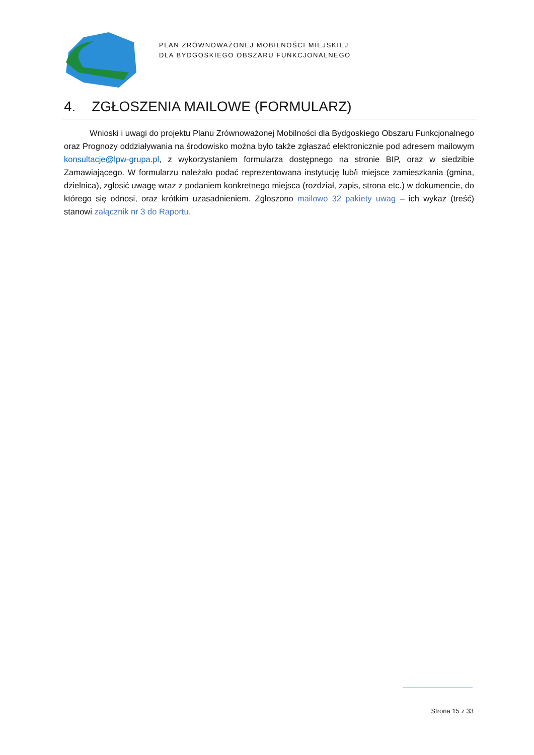PLAN ZRÓWNOWAŻONEJ MOBILNOŚCI MIEJSKIEJ
DLA BYDGOSKIEGO OBSZARU FUNKCJONALNEGO
4. ZGŁOSZENIA MAILOWE (FORMULARZ)
Wnioski i uwagi do projektu Planu Zrównoważonej Mobilności dla Bydgoskiego Obszaru Funkcjonalnego oraz Prognozy oddziaływania na środowisko można było także zgłaszać elektronicznie pod adresem mailowym konsultacje@lpw-grupa.pl, z wykorzystaniem formularza dostępnego na stronie BIP, oraz w siedzibie Zamawiającego. W formularzu należało podać reprezentowana instytucję lub/i miejsce zamieszkania (gmina, dzielnica), zgłosić uwagę wraz z podaniem konkretnego miejsca (rozdział, zapis, strona etc.) w dokumencie, do którego się odnosi, oraz krótkim uzasadnieniem. Zgłoszono mailowo 32 pakiety uwag – ich wykaz (treść) stanowi załącznik nr 3 do Raportu.
Strona 15 z 33